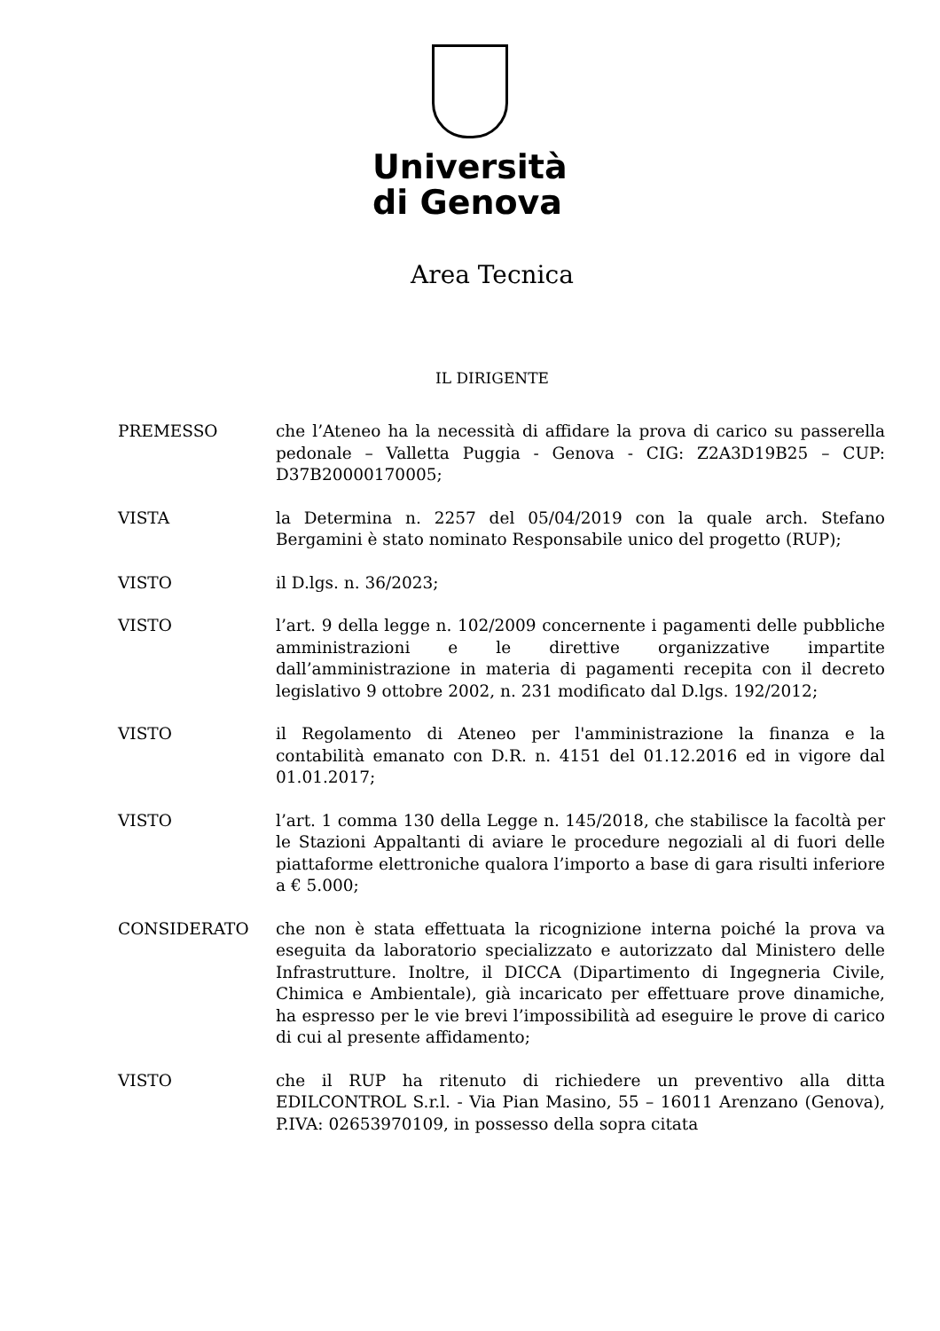Università
di Genova
Area Tecnica
IL DIRIGENTE
PREMESSO che l’Ateneo ha la necessità di affidare la prova di carico su passerella pedonale – Valletta Puggia - Genova - CIG: Z2A3D19B25 – CUP: D37B20000170005;
VISTA la Determina n. 2257 del 05/04/2019 con la quale arch. Stefano Bergamini è stato nominato Responsabile unico del progetto (RUP);
VISTO il D.lgs. n. 36/2023;
VISTO l’art. 9 della legge n. 102/2009 concernente i pagamenti delle pubbliche amministrazioni e le direttive organizzative impartite dall’amministrazione in materia di pagamenti recepita con il decreto legislativo 9 ottobre 2002, n. 231 modificato dal D.lgs. 192/2012;
VISTO il Regolamento di Ateneo per l'amministrazione la finanza e la contabilità emanato con D.R. n. 4151 del 01.12.2016 ed in vigore dal 01.01.2017;
VISTO l’art. 1 comma 130 della Legge n. 145/2018, che stabilisce la facoltà per le Stazioni Appaltanti di aviare le procedure negoziali al di fuori delle piattaforme elettroniche qualora l’importo a base di gara risulti inferiore a € 5.000;
CONSIDERATO che non è stata effettuata la ricognizione interna poiché la prova va eseguita da laboratorio specializzato e autorizzato dal Ministero delle Infrastrutture. Inoltre, il DICCA (Dipartimento di Ingegneria Civile, Chimica e Ambientale), già incaricato per effettuare prove dinamiche, ha espresso per le vie brevi l’impossibilità ad eseguire le prove di carico di cui al presente affidamento;
VISTO che il RUP ha ritenuto di richiedere un preventivo alla ditta EDILCONTROL S.r.l. - Via Pian Masino, 55 – 16011 Arenzano (Genova), P.IVA: 02653970109, in possesso della sopra citata